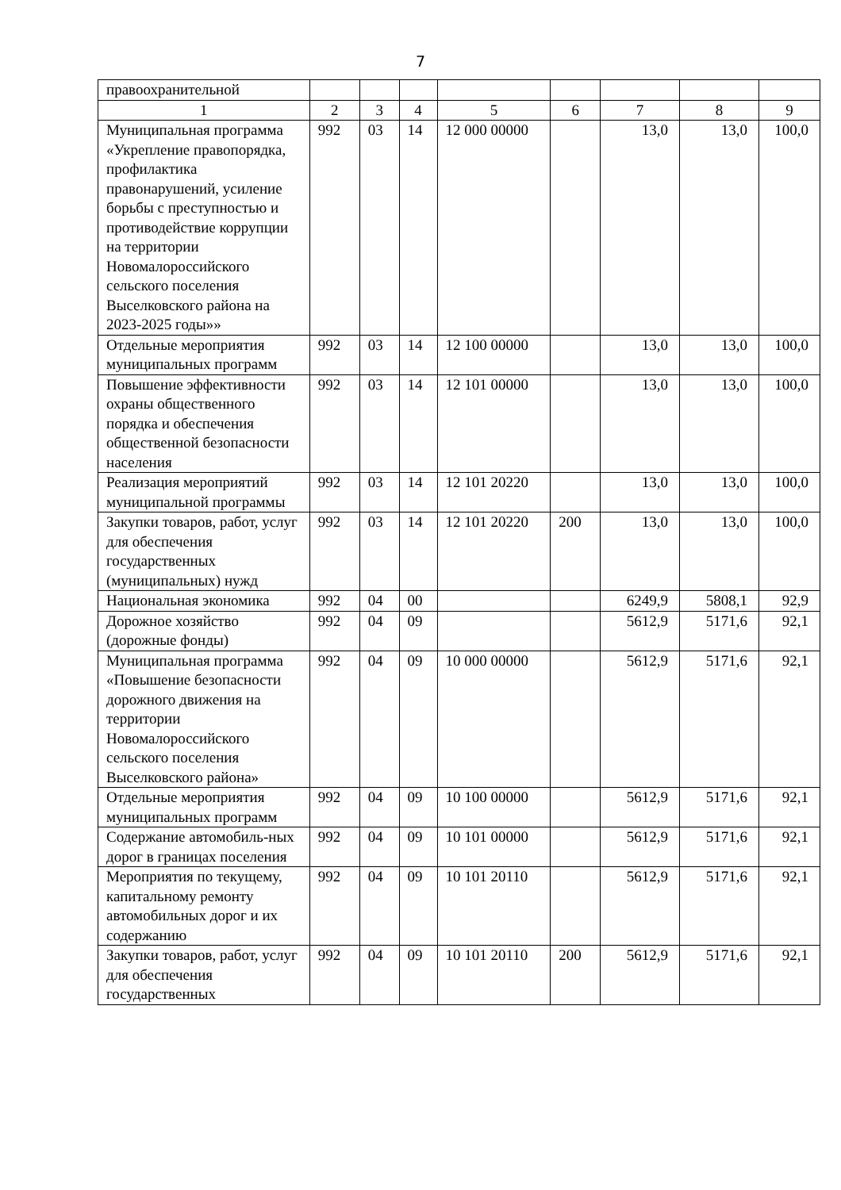7
| правоохранительной | | | | | | | | |
| 1 | 2 | 3 | 4 | 5 | 6 | 7 | 8 | 9 |
| Муниципальная программа «Укрепление правопорядка, профилактика правонарушений, усиление борьбы с преступностью и противодействие коррупции на территории Новомалороссийского сельского поселения Выселковского района на 2023-2025 годы»» | 992 | 03 | 14 | 12 000 00000 | | 13,0 | 13,0 | 100,0 |
| Отдельные мероприятия муниципальных программ | 992 | 03 | 14 | 12 100 00000 | | 13,0 | 13,0 | 100,0 |
| Повышение эффективности охраны общественного порядка и обеспечения общественной безопасности населения | 992 | 03 | 14 | 12 101 00000 | | 13,0 | 13,0 | 100,0 |
| Реализация мероприятий муниципальной программы | 992 | 03 | 14 | 12 101 20220 | | 13,0 | 13,0 | 100,0 |
| Закупки товаров, работ, услуг для обеспечения государственных (муниципальных) нужд | 992 | 03 | 14 | 12 101 20220 | 200 | 13,0 | 13,0 | 100,0 |
| Национальная экономика | 992 | 04 | 00 | | | 6249,9 | 5808,1 | 92,9 |
| Дорожное хозяйство (дорожные фонды) | 992 | 04 | 09 | | | 5612,9 | 5171,6 | 92,1 |
| Муниципальная программа «Повышение безопасности дорожного движения на территории Новомалороссийского сельского поселения Выселковского района» | 992 | 04 | 09 | 10 000 00000 | | 5612,9 | 5171,6 | 92,1 |
| Отдельные мероприятия муниципальных программ | 992 | 04 | 09 | 10 100 00000 | | 5612,9 | 5171,6 | 92,1 |
| Содержание автомобиль-ных дорог в границах поселения | 992 | 04 | 09 | 10 101 00000 | | 5612,9 | 5171,6 | 92,1 |
| Мероприятия по текущему, капитальному ремонту автомобильных дорог и их содержанию | 992 | 04 | 09 | 10 101 20110 | | 5612,9 | 5171,6 | 92,1 |
| Закупки товаров, работ, услуг для обеспечения государственных | 992 | 04 | 09 | 10 101 20110 | 200 | 5612,9 | 5171,6 | 92,1 |